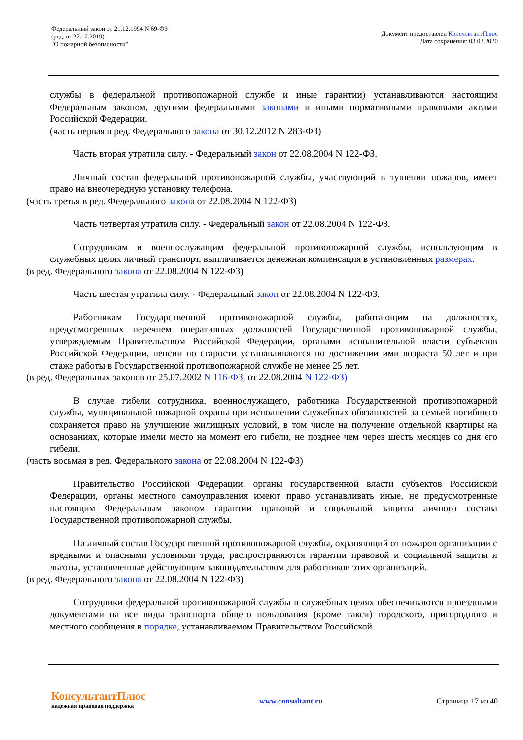Федеральный закон от 21.12.1994 N 69-ФЗ
(ред. от 27.12.2019)
"О пожарной безопасности"
Документ предоставлен КонсультантПлюс
Дата сохранения: 03.03.2020
службы в федеральной противопожарной службе и иные гарантии) устанавливаются настоящим Федеральным законом, другими федеральными законами и иными нормативными правовыми актами Российской Федерации.
(часть первая в ред. Федерального закона от 30.12.2012 N 283-ФЗ)
Часть вторая утратила силу. - Федеральный закон от 22.08.2004 N 122-ФЗ.
Личный состав федеральной противопожарной службы, участвующий в тушении пожаров, имеет право на внеочередную установку телефона.
(часть третья в ред. Федерального закона от 22.08.2004 N 122-ФЗ)
Часть четвертая утратила силу. - Федеральный закон от 22.08.2004 N 122-ФЗ.
Сотрудникам и военнослужащим федеральной противопожарной службы, использующим в служебных целях личный транспорт, выплачивается денежная компенсация в установленных размерах.
(в ред. Федерального закона от 22.08.2004 N 122-ФЗ)
Часть шестая утратила силу. - Федеральный закон от 22.08.2004 N 122-ФЗ.
Работникам Государственной противопожарной службы, работающим на должностях, предусмотренных перечнем оперативных должностей Государственной противопожарной службы, утверждаемым Правительством Российской Федерации, органами исполнительной власти субъектов Российской Федерации, пенсии по старости устанавливаются по достижении ими возраста 50 лет и при стаже работы в Государственной противопожарной службе не менее 25 лет.
(в ред. Федеральных законов от 25.07.2002 N 116-ФЗ, от 22.08.2004 N 122-ФЗ)
В случае гибели сотрудника, военнослужащего, работника Государственной противопожарной службы, муниципальной пожарной охраны при исполнении служебных обязанностей за семьей погибшего сохраняется право на улучшение жилищных условий, в том числе на получение отдельной квартиры на основаниях, которые имели место на момент его гибели, не позднее чем через шесть месяцев со дня его гибели.
(часть восьмая в ред. Федерального закона от 22.08.2004 N 122-ФЗ)
Правительство Российской Федерации, органы государственной власти субъектов Российской Федерации, органы местного самоуправления имеют право устанавливать иные, не предусмотренные настоящим Федеральным законом гарантии правовой и социальной защиты личного состава Государственной противопожарной службы.
На личный состав Государственной противопожарной службы, охраняющий от пожаров организации с вредными и опасными условиями труда, распространяются гарантии правовой и социальной защиты и льготы, установленные действующим законодательством для работников этих организаций.
(в ред. Федерального закона от 22.08.2004 N 122-ФЗ)
Сотрудники федеральной противопожарной службы в служебных целях обеспечиваются проездными документами на все виды транспорта общего пользования (кроме такси) городского, пригородного и местного сообщения в порядке, устанавливаемом Правительством Российской
КонсультантПлюс
надежная правовая поддержка
www.consultant.ru Страница 17 из 40